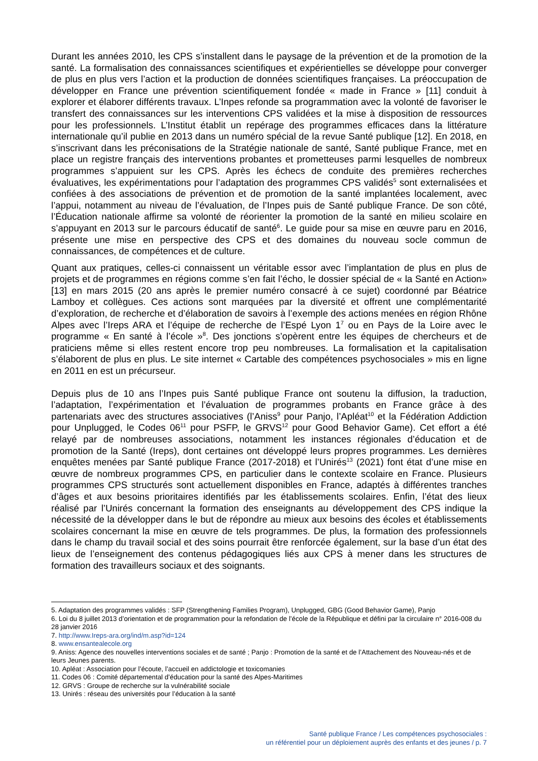Durant les années 2010, les CPS s’installent dans le paysage de la prévention et de la promotion de la santé. La formalisation des connaissances scientifiques et expérientielles se développe pour converger de plus en plus vers l’action et la production de données scientifiques françaises. La préoccupation de développer en France une prévention scientifiquement fondée « made in France » [11] conduit à explorer et élaborer différents travaux. L’Inpes refonde sa programmation avec la volonté de favoriser le transfert des connaissances sur les interventions CPS validées et la mise à disposition de ressources pour les professionnels. L’Institut établit un repérage des programmes efficaces dans la littérature internationale qu’il publie en 2013 dans un numéro spécial de la revue Santé publique [12]. En 2018, en s’inscrivant dans les préconisations de la Stratégie nationale de santé, Santé publique France, met en place un registre français des interventions probantes et prometteuses parmi lesquelles de nombreux programmes s’appuient sur les CPS. Après les échecs de conduite des premières recherches évaluatives, les expérimentations pour l’adaptation des programmes CPS validés<sup>5</sup> sont externalisées et confiées à des associations de prévention et de promotion de la santé implantées localement, avec l’appui, notamment au niveau de l’évaluation, de l’Inpes puis de Santé publique France. De son côté, l’Éducation nationale affirme sa volonté de réorienter la promotion de la santé en milieu scolaire en s’appuyant en 2013 sur le parcours éducatif de santé<sup>6</sup>. Le guide pour sa mise en œuvre paru en 2016, présente une mise en perspective des CPS et des domaines du nouveau socle commun de connaissances, de compétences et de culture.
Quant aux pratiques, celles-ci connaissent un véritable essor avec l’implantation de plus en plus de projets et de programmes en régions comme s’en fait l’écho, le dossier spécial de « la Santé en Action» [13] en mars 2015 (20 ans après le premier numéro consacré à ce sujet) coordonné par Béatrice Lamboy et collègues. Ces actions sont marquées par la diversité et offrent une complémentarité d’exploration, de recherche et d’élaboration de savoirs à l’exemple des actions menées en région Rhône Alpes avec l’Ireps ARA et l’équipe de recherche de l’Espé Lyon 1<sup>7</sup> ou en Pays de la Loire avec le programme « En santé à l’école »<sup>8</sup>. Des jonctions s’opèrent entre les équipes de chercheurs et de praticiens même si elles restent encore trop peu nombreuses. La formalisation et la capitalisation s’élaborent de plus en plus. Le site internet « Cartable des compétences psychosociales » mis en ligne en 2011 en est un précurseur.
Depuis plus de 10 ans l’Inpes puis Santé publique France ont soutenu la diffusion, la traduction, l’adaptation, l’expérimentation et l’évaluation de programmes probants en France grâce à des partenariats avec des structures associatives (l’Aniss<sup>9</sup> pour Panjo, l’Apléat<sup>10</sup> et la Fédération Addiction pour Unplugged, le Codes 06<sup>11</sup> pour PSFP, le GRVS<sup>12</sup> pour Good Behavior Game). Cet effort a été relayé par de nombreuses associations, notamment les instances régionales d’éducation et de promotion de la Santé (Ireps), dont certaines ont développé leurs propres programmes. Les dernières enquêtes menées par Santé publique France (2017-2018) et l’Unirés<sup>13</sup> (2021) font état d’une mise en œuvre de nombreux programmes CPS, en particulier dans le contexte scolaire en France. Plusieurs programmes CPS structurés sont actuellement disponibles en France, adaptés à différentes tranches d’âges et aux besoins prioritaires identifiés par les établissements scolaires. Enfin, l’état des lieux réalisé par l’Unirés concernant la formation des enseignants au développement des CPS indique la nécessité de la développer dans le but de répondre au mieux aux besoins des écoles et établissements scolaires concernant la mise en œuvre de tels programmes. De plus, la formation des professionnels dans le champ du travail social et des soins pourrait être renforcée également, sur la base d’un état des lieux de l’enseignement des contenus pédagogiques liés aux CPS à mener dans les structures de formation des travailleurs sociaux et des soignants.
5. Adaptation des programmes validés : SFP (Strengthening Families Program), Unplugged, GBG (Good Behavior Game), Panjo
6. Loi du 8 juillet 2013 d’orientation et de programmation pour la refondation de l’école de la République et défini par la circulaire n° 2016-008 du 28 janvier 2016
7. http://www.Ireps-ara.org/ind/m.asp?id=124
8. www.ensantealecole.org
9. Aniss: Agence des nouvelles interventions sociales et de santé ; Panjo : Promotion de la santé et de l’Attachement des Nouveau-nés et de leurs Jeunes parents.
10. Apléat : Association pour l’écoute, l’accueil en addictologie et toxicomanies
11. Codes 06 : Comité départemental d’éducation pour la santé des Alpes-Maritimes
12. GRVS : Groupe de recherche sur la vulnérabilité sociale
13. Unirés : réseau des universités pour l’éducation à la santé
Santé publique France / Les compétences psychosociales :
un référentiel pour un déploiement auprès des enfants et des jeunes / p. 7